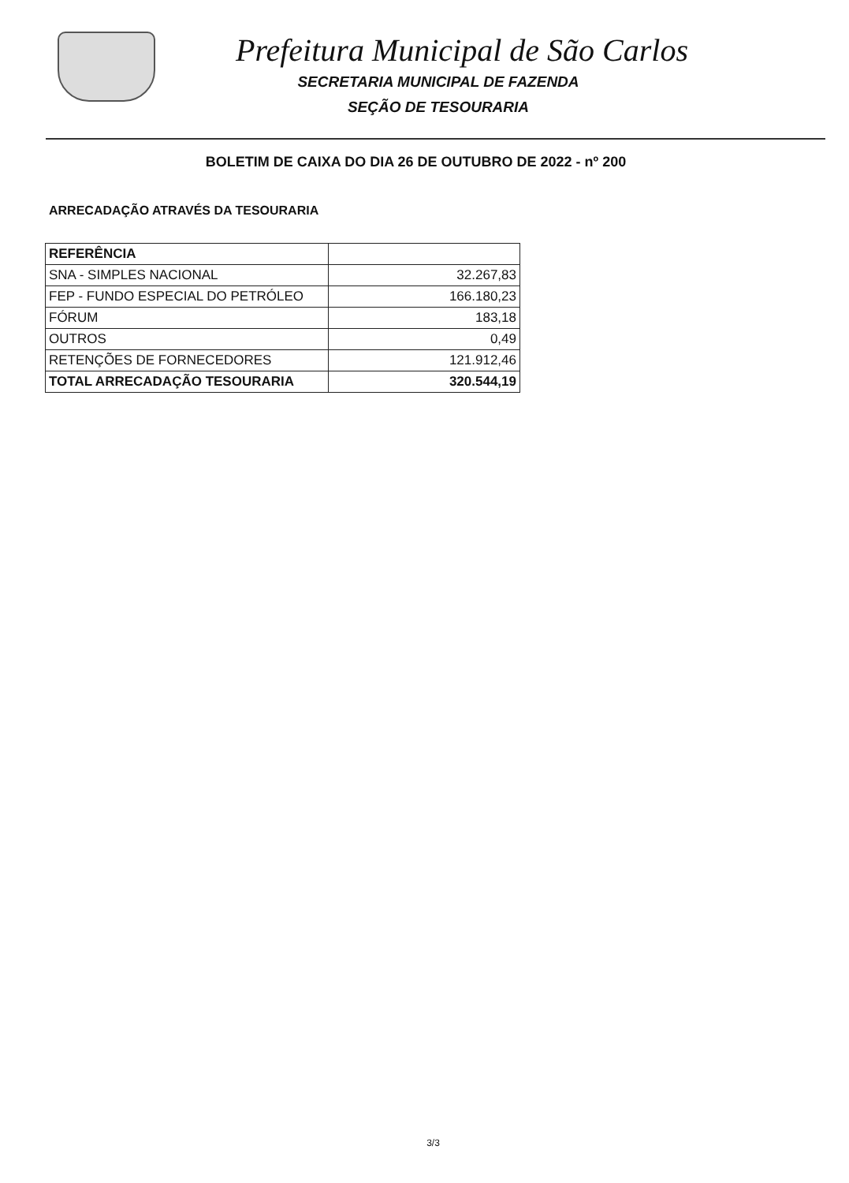Prefeitura Municipal de São Carlos
SECRETARIA MUNICIPAL DE FAZENDA
SEÇÃO DE TESOURARIA
BOLETIM DE CAIXA DO DIA 26 DE OUTUBRO DE 2022 - nº 200
ARRECADAÇÃO ATRAVÉS DA TESOURARIA
| REFERÊNCIA | |
| --- | --- |
| SNA - SIMPLES NACIONAL | 32.267,83 |
| FEP - FUNDO ESPECIAL DO PETRÓLEO | 166.180,23 |
| FÓRUM | 183,18 |
| OUTROS | 0,49 |
| RETENÇÕES DE FORNECEDORES | 121.912,46 |
| TOTAL ARRECADAÇÃO TESOURARIA | 320.544,19 |
3/3